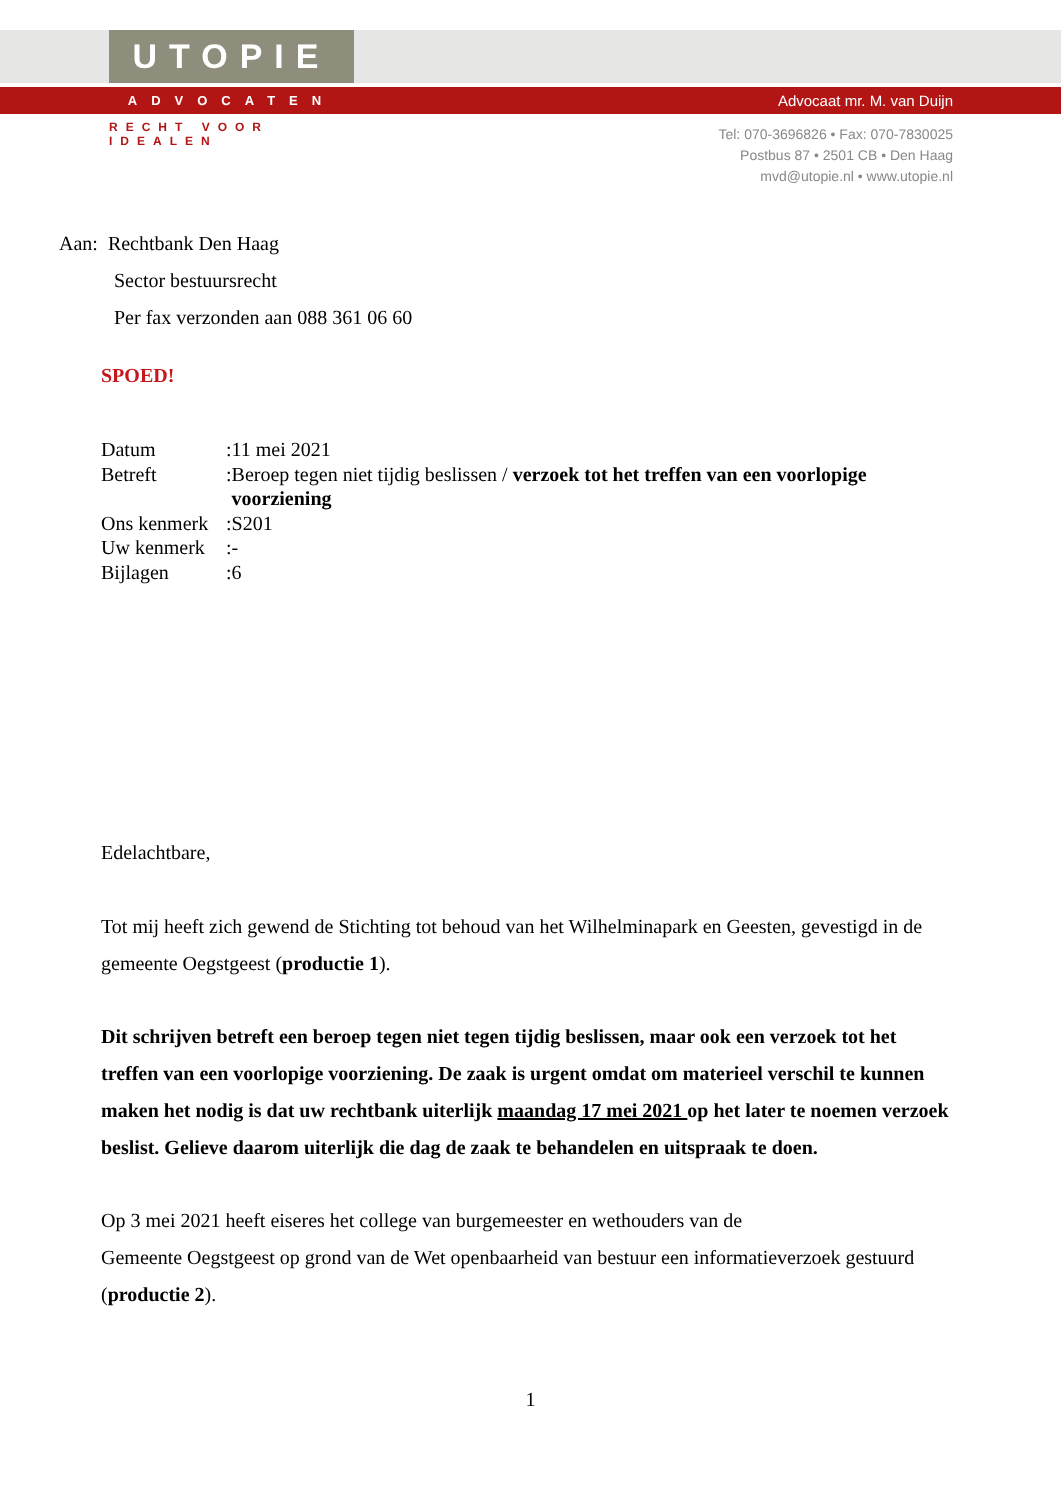UTOPIE
ADVOCATEN
RECHT VOOR IDEALEN
Advocaat mr. M. van Duijn
Tel: 070-3696826 • Fax: 070-7830025
Postbus 87 • 2501 CB • Den Haag
mvd@utopie.nl • www.utopie.nl
Aan: Rechtbank Den Haag
Sector bestuursrecht
Per fax verzonden aan 088 361 06 60
SPOED!
Datum:11 mei 2021
Betreft: Beroep tegen niet tijdig beslissen / verzoek tot het treffen van een voorlopige voorziening
Ons kenmerk:S201
Uw kenmerk:-
Bijlagen:6
Edelachtbare,
Tot mij heeft zich gewend de Stichting tot behoud van het Wilhelminapark en Geesten, gevestigd in de gemeente Oegstgeest (productie 1).
Dit schrijven betreft een beroep tegen niet tegen tijdig beslissen, maar ook een verzoek tot het treffen van een voorlopige voorziening. De zaak is urgent omdat om materieel verschil te kunnen maken het nodig is dat uw rechtbank uiterlijk maandag 17 mei 2021 op het later te noemen verzoek beslist. Gelieve daarom uiterlijk die dag de zaak te behandelen en uitspraak te doen.
Op 3 mei 2021 heeft eiseres het college van burgemeester en wethouders van de
Gemeente Oegstgeest op grond van de Wet openbaarheid van bestuur een informatieverzoek gestuurd (productie 2).
1